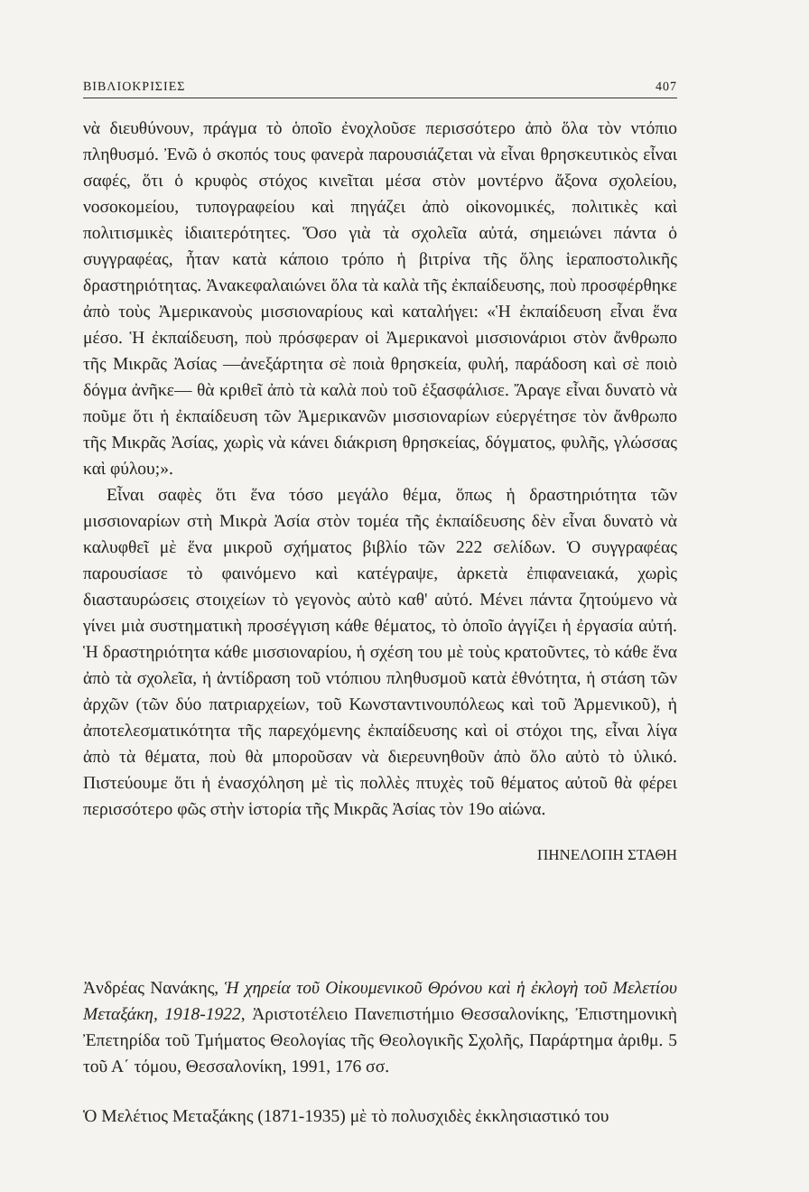ΒΙΒΛΙΟΚΡΙΣΙΕΣ 407
νὰ διευθύνουν, πράγμα τὸ ὁποῖο ἐνοχλοῦσε περισσότερο ἀπὸ ὅλα τὸν ντόπιο πληθυσμό. Ἐνῶ ὁ σκοπός τους φανερὰ παρουσιάζεται νὰ εἶναι θρησκευτικὸς εἶναι σαφές, ὅτι ὁ κρυφὸς στόχος κινεῖται μέσα στὸν μοντέρνο ἄξονα σχολείου, νοσοκομείου, τυπογραφείου καὶ πηγάζει ἀπὸ οἰκονομικές, πολιτικὲς καὶ πολιτισμικὲς ἰδιαιτερότητες. Ὅσο γιὰ τὰ σχολεῖα αὐτά, σημειώνει πάντα ὁ συγγραφέας, ἦταν κατὰ κάποιο τρόπο ἡ βιτρίνα τῆς ὅλης ἱεραποστολικῆς δραστηριότητας. Ἀνακεφαλαιώνει ὅλα τὰ καλὰ τῆς ἐκπαίδευσης, ποὺ προσφέρθηκε ἀπὸ τοὺς Ἀμερικανοὺς μισσιοναρίους καὶ καταλήγει: «Ἡ ἐκπαίδευση εἶναι ἕνα μέσο. Ἡ ἐκπαίδευση, ποὺ πρόσφεραν οἱ Ἀμερικανοὶ μισσιονάριοι στὸν ἄνθρωπο τῆς Μικρᾶς Ἀσίας —ἀνεξάρτητα σὲ ποιὰ θρησκεία, φυλή, παράδοση καὶ σὲ ποιὸ δόγμα ἀνῆκε— θὰ κριθεῖ ἀπὸ τὰ καλὰ ποὺ τοῦ ἐξασφάλισε. Ἄραγε εἶναι δυνατὸ νὰ ποῦμε ὅτι ἡ ἐκπαίδευση τῶν Ἀμερικανῶν μισσιοναρίων εὐεργέτησε τὸν ἄνθρωπο τῆς Μικρᾶς Ἀσίας, χωρὶς νὰ κάνει διάκριση θρησκείας, δόγματος, φυλῆς, γλώσσας καὶ φύλου;».
Εἶναι σαφὲς ὅτι ἕνα τόσο μεγάλο θέμα, ὅπως ἡ δραστηριότητα τῶν μισσιοναρίων στὴ Μικρὰ Ἀσία στὸν τομέα τῆς ἐκπαίδευσης δὲν εἶναι δυνατὸ νὰ καλυφθεῖ μὲ ἕνα μικροῦ σχήματος βιβλίο τῶν 222 σελίδων. Ὁ συγγραφέας παρουσίασε τὸ φαινόμενο καὶ κατέγραψε, ἀρκετὰ ἐπιφανειακά, χωρὶς διασταυρώσεις στοιχείων τὸ γεγονὸς αὐτὸ καθ' αὐτό. Μένει πάντα ζητούμενο νὰ γίνει μιὰ συστηματικὴ προσέγγιση κάθε θέματος, τὸ ὁποῖο ἀγγίζει ἡ ἐργασία αὐτή. Ἡ δραστηριότητα κάθε μισσιοναρίου, ἡ σχέση του μὲ τοὺς κρατοῦντες, τὸ κάθε ἕνα ἀπὸ τὰ σχολεῖα, ἡ ἀντίδραση τοῦ ντόπιου πληθυσμοῦ κατὰ ἐθνότητα, ἡ στάση τῶν ἀρχῶν (τῶν δύο πατριαρχείων, τοῦ Κωνσταντινουπόλεως καὶ τοῦ Ἀρμενικοῦ), ἡ ἀποτελεσματικότητα τῆς παρεχόμενης ἐκπαίδευσης καὶ οἱ στόχοι της, εἶναι λίγα ἀπὸ τὰ θέματα, ποὺ θὰ μποροῦσαν νὰ διερευνηθοῦν ἀπὸ ὅλο αὐτὸ τὸ ὑλικό. Πιστεύουμε ὅτι ἡ ἐνασχόληση μὲ τὶς πολλὲς πτυχὲς τοῦ θέματος αὐτοῦ θὰ φέρει περισσότερο φῶς στὴν ἱστορία τῆς Μικρᾶς Ἀσίας τὸν 19ο αἰώνα.
ΠΗΝΕΛΟΠΗ ΣΤΑΘΗ
Ἀνδρέας Νανάκης, Ἡ χηρεία τοῦ Οἰκουμενικοῦ Θρόνου καὶ ἡ ἐκλογὴ τοῦ Μελετίου Μεταξάκη, 1918-1922, Ἀριστοτέλειο Πανεπιστήμιο Θεσσαλονίκης, Ἐπιστημονικὴ Ἐπετηρίδα τοῦ Τμήματος Θεολογίας τῆς Θεολογικῆς Σχολῆς, Παράρτημα ἀριθμ. 5 τοῦ Α΄ τόμου, Θεσσαλονίκη, 1991, 176 σσ.
Ὁ Μελέτιος Μεταξάκης (1871-1935) μὲ τὸ πολυσχιδὲς ἐκκλησιαστικό του